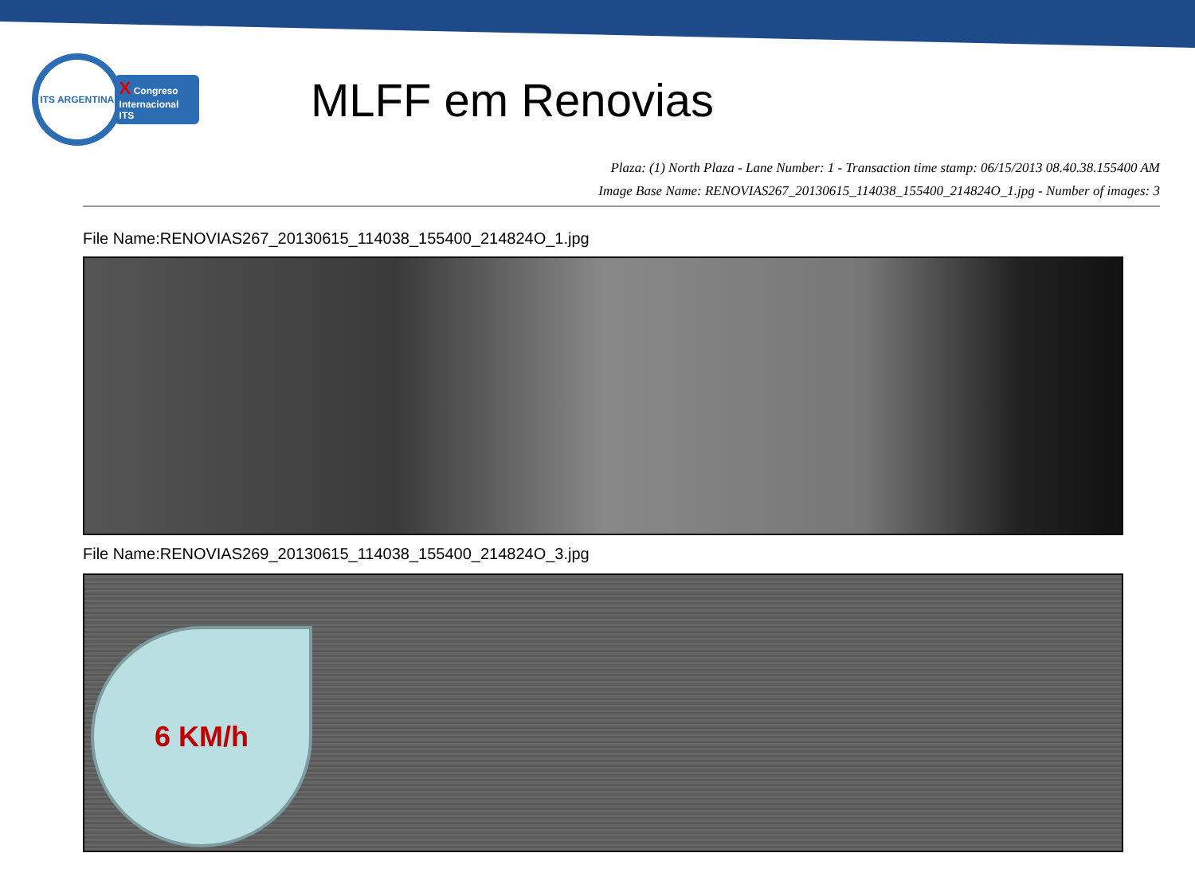ITS ARGENTINA
X Congreso
Internacional ITS
MLFF em Renovias
Plaza: (1) North Plaza - Lane Number: 1 - Transaction time stamp: 06/15/2013 08.40.38.155400 AM
Image Base Name: RENOVIAS267_20130615_114038_155400_214824O_1.jpg - Number of images: 3
File Name:RENOVIAS267_20130615_114038_155400_214824O_1.jpg
File Name:RENOVIAS269_20130615_114038_155400_214824O_3.jpg
6 KM/h